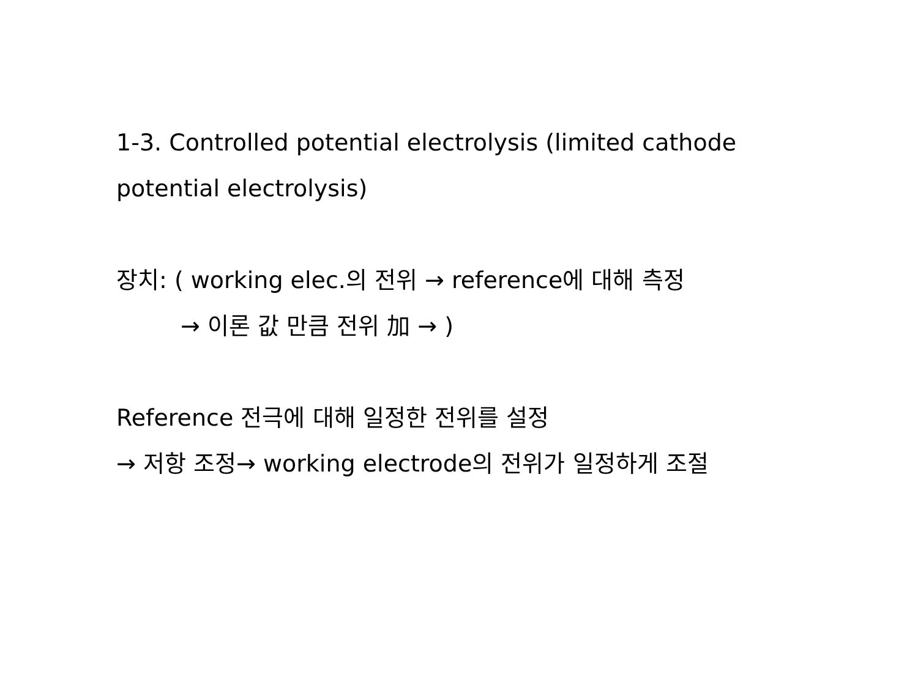1-3. Controlled potential electrolysis (limited cathode potential electrolysis)
장치: ( working elec.의 전위 → reference에 대해 측정
→ 이론 값 만큼 전위 加 → )
Reference 전극에 대해 일정한 전위를 설정
→ 저항 조정→ working electrode의 전위가 일정하게 조절